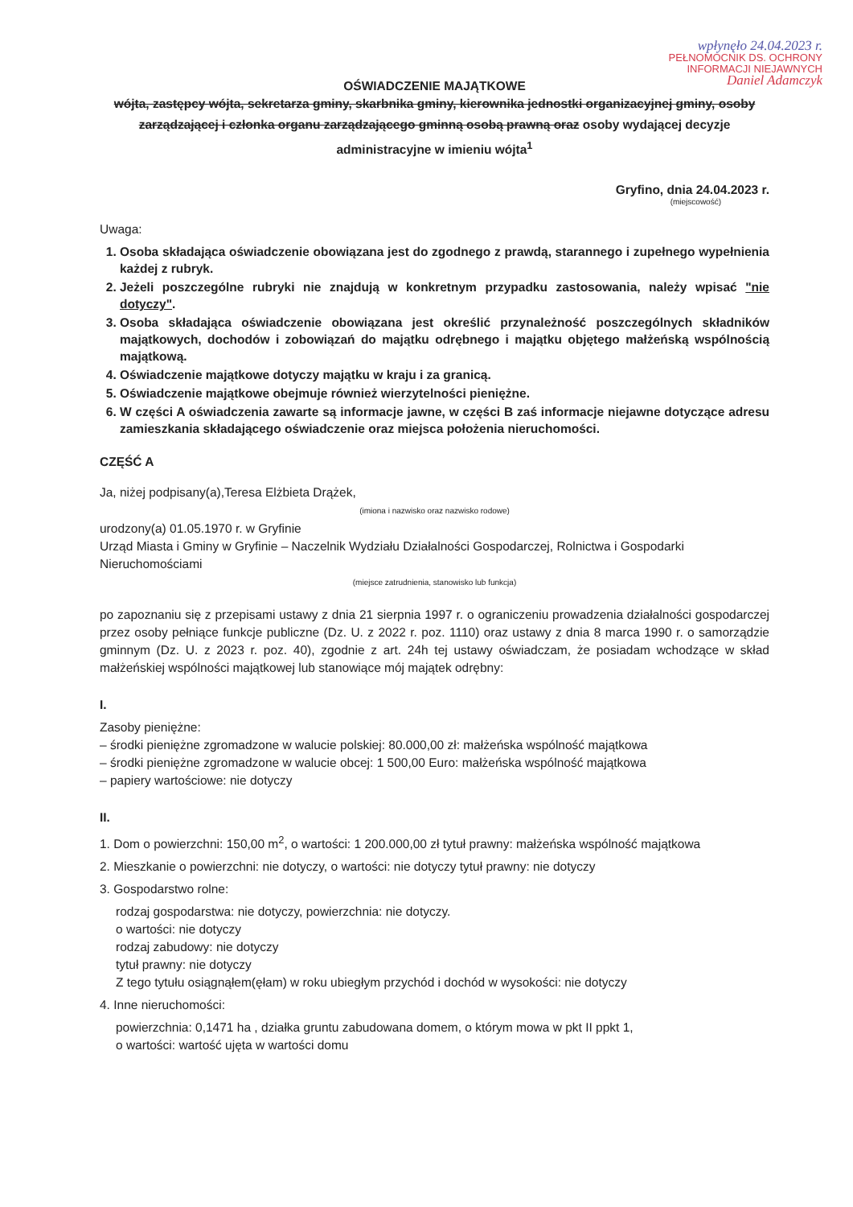wpłynęło 24.04.2023 r.
PEŁNOMOCNIK DS. OCHRONY
INFORMACJI NIEJAWNYCH
Daniel Adamczyk
OŚWIADCZENIE MAJĄTKOWE
wójta, zastępcy wójta, sekretarza gminy, skarbnika gminy, kierownika jednostki organizacyjnej gminy, osoby zarządzającej i członka organu zarządzającego gminną osobą prawną oraz osoby wydającej decyzje administracyjne w imieniu wójta<sup>1</sup>
Gryfino, dnia 24.04.2023 r.
(miejscowość)
Uwaga:
1. Osoba składająca oświadczenie obowiązana jest do zgodnego z prawdą, starannego i zupełnego wypełnienia każdej z rubryk.
2. Jeżeli poszczególne rubryki nie znajdują w konkretnym przypadku zastosowania, należy wpisać "nie dotyczy".
3. Osoba składająca oświadczenie obowiązana jest określić przynależność poszczególnych składników majątkowych, dochodów i zobowiązań do majątku odrębnego i majątku objętego małżeńską wspólnością majątkową.
4. Oświadczenie majątkowe dotyczy majątku w kraju i za granicą.
5. Oświadczenie majątkowe obejmuje również wierzytelności pieniężne.
6. W części A oświadczenia zawarte są informacje jawne, w części B zaś informacje niejawne dotyczące adresu zamieszkania składającego oświadczenie oraz miejsca położenia nieruchomości.
CZĘŚĆ A
Ja, niżej podpisany(a),Teresa Elżbieta Drążek,
(imiona i nazwisko oraz nazwisko rodowe)
urodzony(a) 01.05.1970 r. w Gryfinie
Urząd Miasta i Gminy w Gryfinie – Naczelnik Wydziału Działalności Gospodarczej, Rolnictwa i Gospodarki Nieruchomościami
(miejsce zatrudnienia, stanowisko lub funkcja)
po zapoznaniu się z przepisami ustawy z dnia 21 sierpnia 1997 r. o ograniczeniu prowadzenia działalności gospodarczej przez osoby pełniące funkcje publiczne (Dz. U. z 2022 r. poz. 1110) oraz ustawy z dnia 8 marca 1990 r. o samorządzie gminnym (Dz. U. z 2023 r. poz. 40), zgodnie z art. 24h tej ustawy oświadczam, że posiadam wchodzące w skład małżeńskiej wspólności majątkowej lub stanowiące mój majątek odrębny:
I.
Zasoby pieniężne:
– środki pieniężne zgromadzone w walucie polskiej: 80.000,00 zł: małżeńska wspólność majątkowa
– środki pieniężne zgromadzone w walucie obcej: 1 500,00 Euro: małżeńska wspólność majątkowa
– papiery wartościowe: nie dotyczy
II.
1. Dom o powierzchni: 150,00 m<sup>2</sup>, o wartości: 1 200.000,00 zł tytuł prawny: małżeńska wspólność majątkowa
2. Mieszkanie o powierzchni: nie dotyczy, o wartości: nie dotyczy tytuł prawny: nie dotyczy
3. Gospodarstwo rolne:
rodzaj gospodarstwa: nie dotyczy, powierzchnia: nie dotyczy.
o wartości: nie dotyczy
rodzaj zabudowy: nie dotyczy
tytuł prawny: nie dotyczy
Z tego tytułu osiągnąłem(ęłam) w roku ubiegłym przychód i dochód w wysokości: nie dotyczy
4. Inne nieruchomości:
powierzchnia: 0,1471 ha , działka gruntu zabudowana domem, o którym mowa w pkt II ppkt 1,
o wartości: wartość ujęta w wartości domu